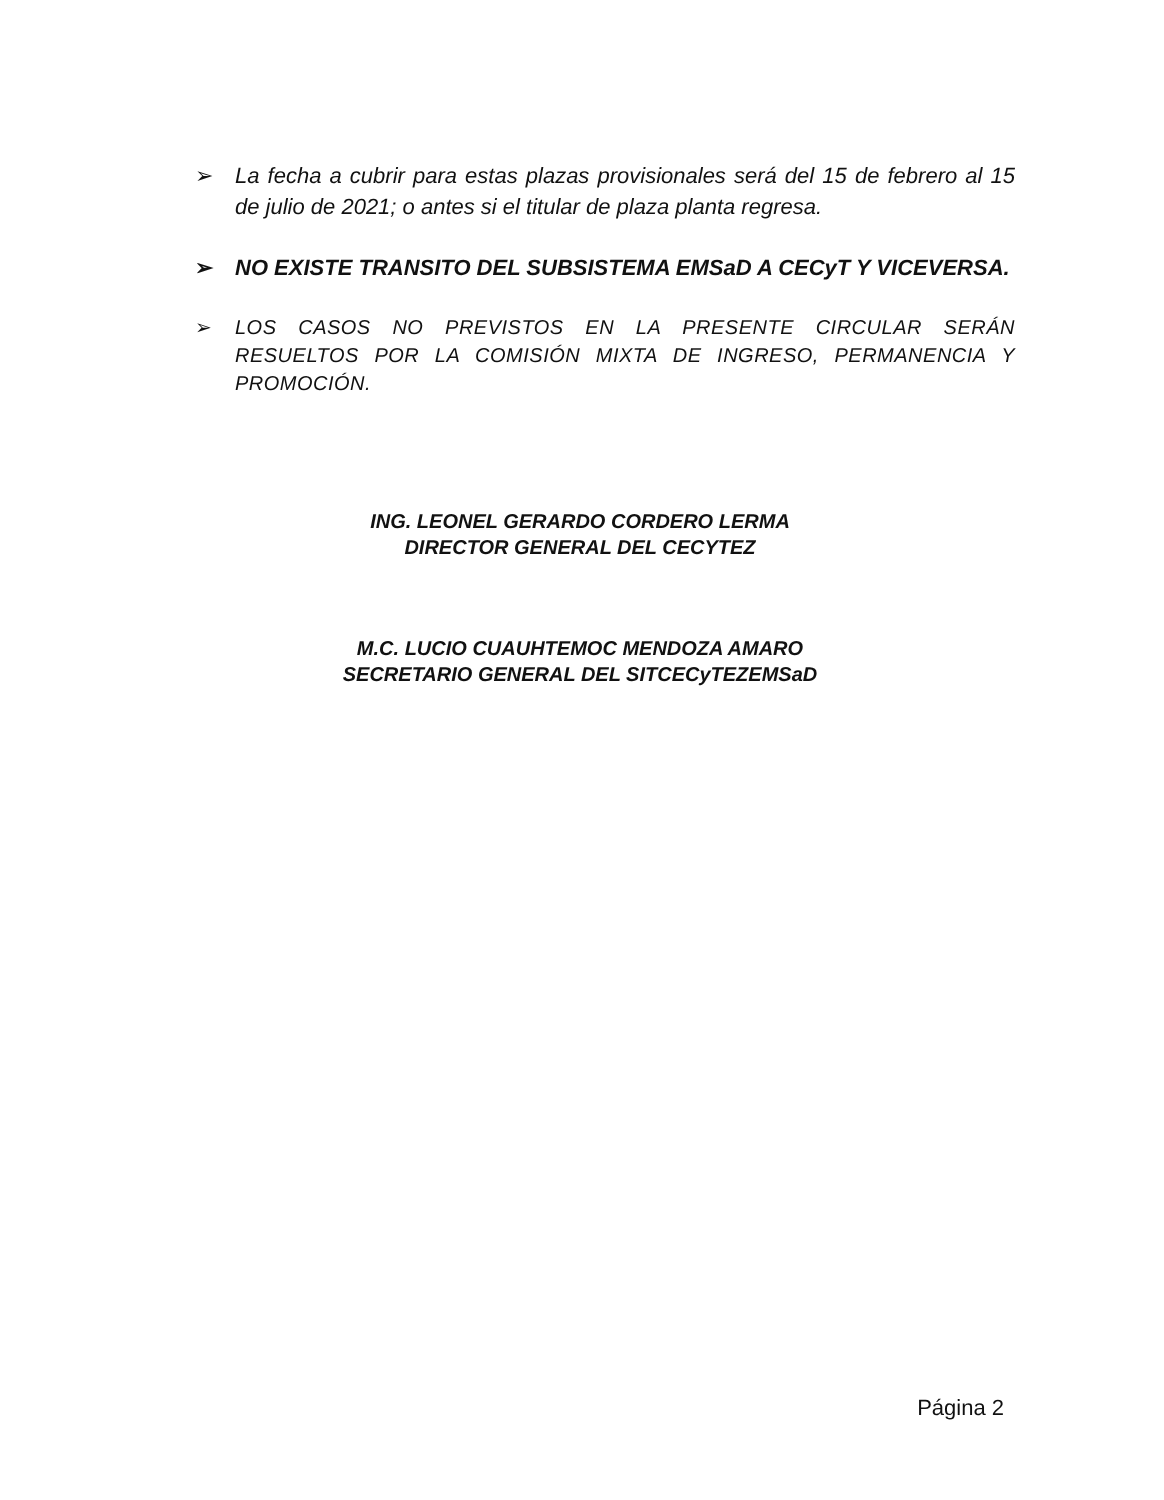➢ La fecha a cubrir para estas plazas provisionales será del 15 de febrero al 15 de julio de 2021; o antes si el titular de plaza planta regresa.
➢ NO EXISTE TRANSITO DEL SUBSISTEMA EMSaD A CECyT Y VICEVERSA.
➢ LOS CASOS NO PREVISTOS EN LA PRESENTE CIRCULAR SERÁN RESUELTOS POR LA COMISIÓN MIXTA DE INGRESO, PERMANENCIA Y PROMOCIÓN.
ING. LEONEL GERARDO CORDERO LERMA
DIRECTOR GENERAL DEL CECYTEZ
M.C. LUCIO CUAUHTEMOC MENDOZA AMARO
SECRETARIO GENERAL DEL SITCECyTEZEMSaD
Página 2